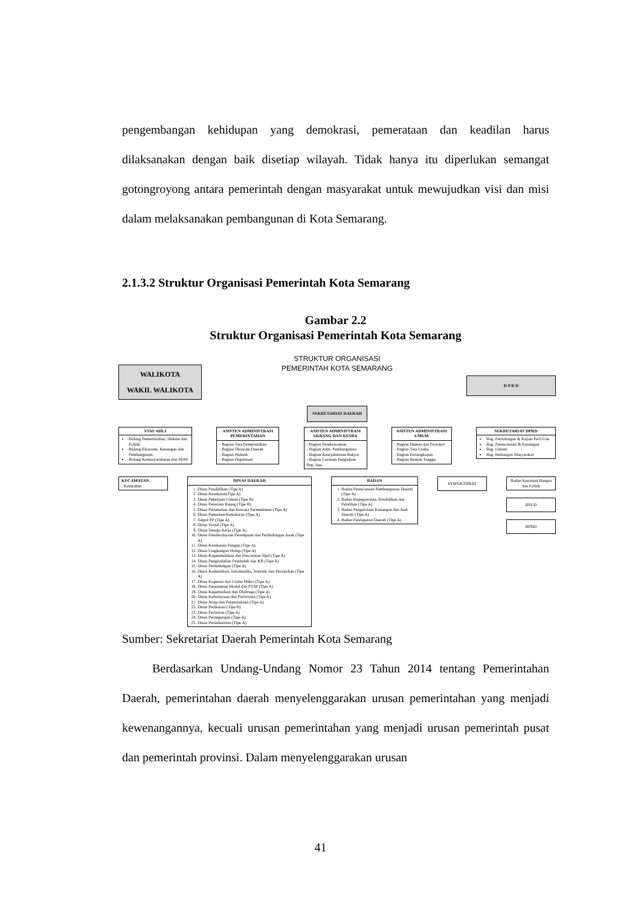pengembangan kehidupan yang demokrasi, pemerataan dan keadilan harus dilaksanakan dengan baik disetiap wilayah. Tidak hanya itu diperlukan semangat gotongroyong antara pemerintah dengan masyarakat untuk mewujudkan visi dan misi dalam melaksanakan pembangunan di Kota Semarang.
2.1.3.2 Struktur Organisasi Pemerintah Kota Semarang
Gambar 2.2
Struktur Organisasi Pemerintah Kota Semarang
STRUKTUR ORGANISASI
PEMERINTAH KOTA SEMARANG
WALIKOTA
WAKIL WALIKOTA
D P R D
SEKRETARIAT DAERAH
STAF AHLI
Bidang Pemerintahan, Hukum dan Politik
Bidang Ekonomi, Keuangan dan Pembangunan
Bidang Kemasyarakatan dan SDM
ASISTEN ADMINISTRASI PEMERINTAHAN
- Bagian Tata Pemerintahan
- Bagian Otonomi Daerah
- Bagian Hukum
- Bagian Organisasi
ASISTEN ADMINISTRASI EKBANG DAN KESRA
- Bagian Perekonomian
- Bagian Adm. Pembangunan
- Bagian Kesejahteraan Rakyat
- Bagian Layanan Pengadaan Brg/ Jasa
ASISTEN ADMINISTRASI UMUM
- Bagian Humas dan Protokol
- Bagian Tata Usaha
- Bagian Perlengkapan
- Bagian Rumah Tangga
SEKRETARIAT DPRD
Bag. Persidangan & Kajian PerUUan
Bag. Perencanaan & Keuangan
Bag. Umum
Bag. Hubungan Masyarakat
KECAMATAN
- Kelurahan
DINAS DAERAH
1. Dinas Pendidikan (Tipe A)
2. Dinas Kesehatan(Tipe A)
3. Dinas Pekerjaan Umum (Tipe B)
4. Dinas Penataan Ruang (Tipe B)
5. Dinas Perumahan dan Kawasa Permukiman (Tipe A)
6. Dinas Pemadam Kebakaran (Tipe A)
7. Satpol PP (Tipe A)
8. Dinas Sosial (Tipe A)
9. Dinas Tenaga Kerja (Tipe A)
10. Dinas Pemberdayaan Perempuan dan Perlindungan Anak (Tipe A)
11. Dinas Ketahanan Pangan (Tipe A)
12. Dinas Lingkungan Hidup (Tipe A)
13. Dinas Kependudukan dan Pencatatan Sipil (Tipe A)
14. Dinas Pengendalian Penduduk dan KB (Tipe A)
15. Dinas Perhubungan (Tipe A)
16. Dinas Komunikasi, Informatika, Statistik dan Persandian (Tipe A)
17. Dinas Koperasi dan Usaha Mikro (Tipe A)
18. Dinas Penanaman Modal dan PTSP (Tipe A)
19. Dinas Kepemudaan dan Olahraga (Tipe A)
20. Dinas Kebudayaan dan Pariwisata (Tipe A)
21. Dinas Arsip dan Perpustakaan (Tipe A)
22. Dinas Perikanan (Tipe B)
23. Dinas Pertanian (Tipe A)
24. Dinas Perdagangan (Tipe A)
25. Dinas Perindustrian (Tipe A)
BADAN
1. Badan Perencanaan Pembangunan Daerah (Tipe A)
2. Badan Kepegawaian, Pendidikan dan Pelatihan (Tipe A)
3. Badan Pengelolaan Keuangan dan Aset Daerah (Tipe A)
4. Badan Pendapatan Daerah (Tipe A)
INSPEKTORAT
Badan Kesatuan Bangsa dan Politik
RSUD
BPBD
Sumber: Sekretariat Daerah Pemerintah Kota Semarang
Berdasarkan Undang-Undang Nomor 23 Tahun 2014 tentang Pemerintahan Daerah, pemerintahan daerah menyelenggarakan urusan pemerintahan yang menjadi kewenangannya, kecuali urusan pemerintahan yang menjadi urusan pemerintah pusat dan pemerintah provinsi. Dalam menyelenggarakan urusan
41